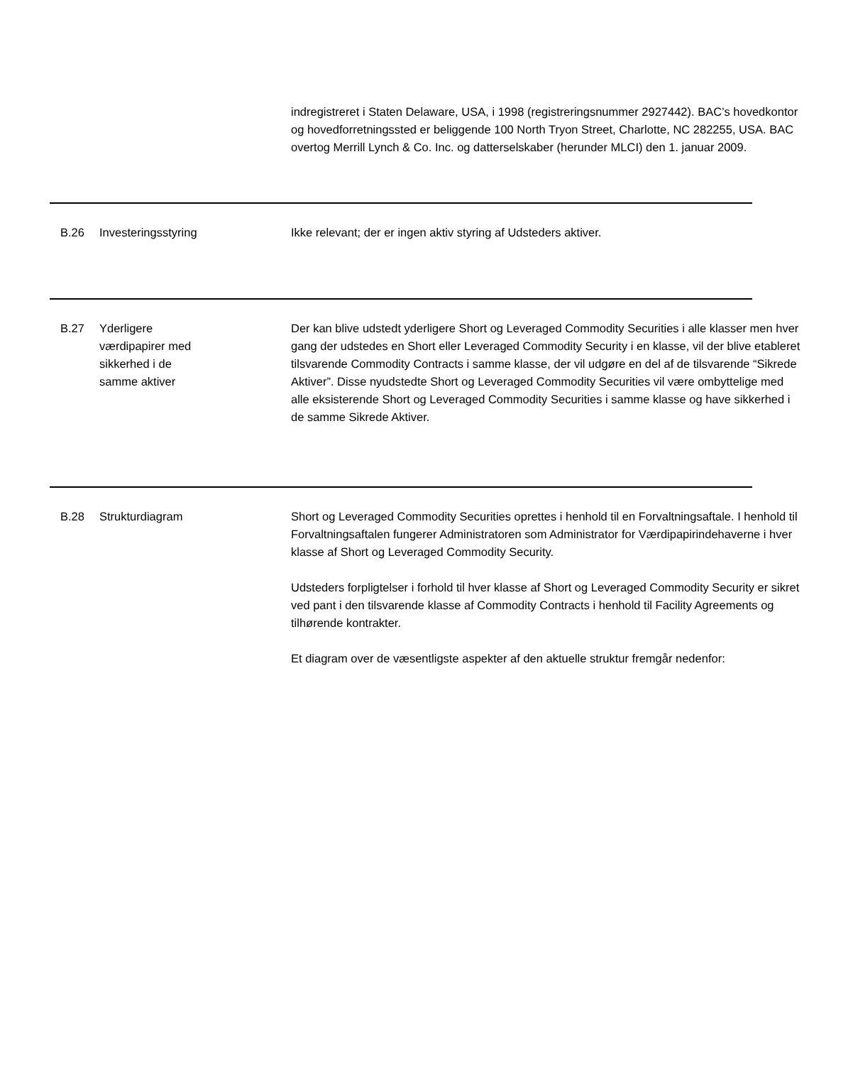indregistreret i Staten Delaware, USA, i 1998 (registreringsnummer 2927442). BAC’s hovedkontor og hovedforretningssted er beliggende 100 North Tryon Street, Charlotte, NC 282255, USA. BAC overtog Merrill Lynch & Co. Inc. og datterselskaber (herunder MLCI) den 1. januar 2009.
B.26 Investeringsstyring Ikke relevant; der er ingen aktiv styring af Udsteders aktiver.
B.27 Yderligere
værdipapirer med
sikkerhed i de
samme aktiver
Der kan blive udstedt yderligere Short og Leveraged Commodity Securities i alle klasser men hver gang der udstedes en Short eller Leveraged Commodity Security i en klasse, vil der blive etableret tilsvarende Commodity Contracts i samme klasse, der vil udgøre en del af de tilsvarende “Sikrede Aktiver”. Disse nyudstedte Short og Leveraged Commodity Securities vil være ombyttelige med alle eksisterende Short og Leveraged Commodity Securities i samme klasse og have sikkerhed i de samme Sikrede Aktiver.
B.28 Strukturdiagram Short og Leveraged Commodity Securities oprettes i henhold til en Forvaltningsaftale. I henhold til Forvaltningsaftalen fungerer Administratoren som Administrator for Værdipapirindehaverne i hver klasse af Short og Leveraged Commodity Security.
Udsteders forpligtelser i forhold til hver klasse af Short og Leveraged Commodity Security er sikret ved pant i den tilsvarende klasse af Commodity Contracts i henhold til Facility Agreements og tilhørende kontrakter.
Et diagram over de væsentligste aspekter af den aktuelle struktur fremgår nedenfor: